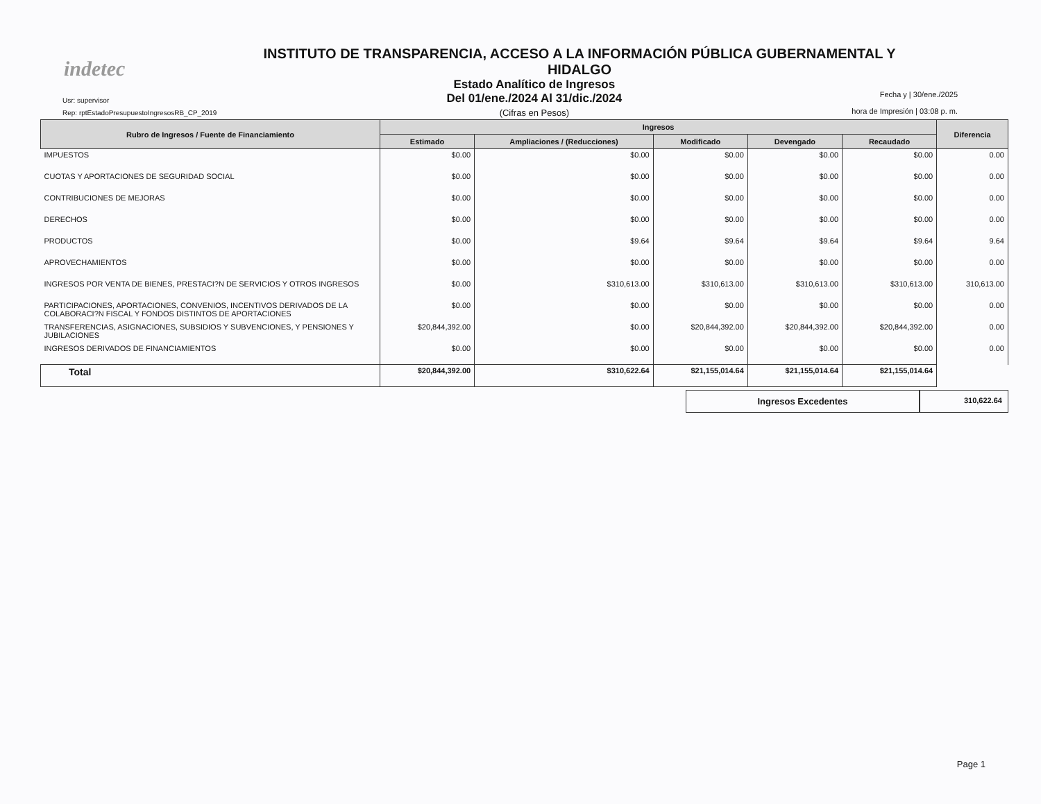indetec
INSTITUTO DE TRANSPARENCIA, ACCESO A LA INFORMACIÓN PÚBLICA GUBERNAMENTAL Y
HIDALGO
Usr: supervisor
Rep: rptEstadoPresupuestoIngresosRB_CP_2019
Estado Analítico de Ingresos
Del 01/ene./2024 Al 31/dic./2024
(Cifras en Pesos)
Fecha y | 30/ene./2025
hora de Impresión | 03:08 p. m.
| Rubro de Ingresos / Fuente de Financiamiento | Ingresos | | | | | Diferencia |
| --- | --- | --- | --- | --- | --- | --- |
| | Estimado | Ampliaciones / (Reducciones) | Modificado | Devengado | Recaudado | |
| IMPUESTOS | $0.00 | $0.00 | $0.00 | $0.00 | $0.00 | 0.00 |
| CUOTAS Y APORTACIONES DE SEGURIDAD SOCIAL | $0.00 | $0.00 | $0.00 | $0.00 | $0.00 | 0.00 |
| CONTRIBUCIONES DE MEJORAS | $0.00 | $0.00 | $0.00 | $0.00 | $0.00 | 0.00 |
| DERECHOS | $0.00 | $0.00 | $0.00 | $0.00 | $0.00 | 0.00 |
| PRODUCTOS | $0.00 | $9.64 | $9.64 | $9.64 | $9.64 | 9.64 |
| APROVECHAMIENTOS | $0.00 | $0.00 | $0.00 | $0.00 | $0.00 | 0.00 |
| INGRESOS POR VENTA DE BIENES, PRESTACI?N DE SERVICIOS Y OTROS INGRESOS | $0.00 | $310,613.00 | $310,613.00 | $310,613.00 | $310,613.00 | 310,613.00 |
| PARTICIPACIONES, APORTACIONES, CONVENIOS, INCENTIVOS DERIVADOS DE LA COLABORACI?N FISCAL Y FONDOS DISTINTOS DE APORTACIONES | $0.00 | $0.00 | $0.00 | $0.00 | $0.00 | 0.00 |
| TRANSFERENCIAS, ASIGNACIONES, SUBSIDIOS Y SUBVENCIONES, Y PENSIONES Y JUBILACIONES | $20,844,392.00 | $0.00 | $20,844,392.00 | $20,844,392.00 | $20,844,392.00 | 0.00 |
| INGRESOS DERIVADOS DE FINANCIAMIENTOS | $0.00 | $0.00 | $0.00 | $0.00 | $0.00 | 0.00 |
| Total | $20,844,392.00 | $310,622.64 | $21,155,014.64 | $21,155,014.64 | $21,155,014.64 | |
Ingresos Excedentes
310,622.64
Page 1